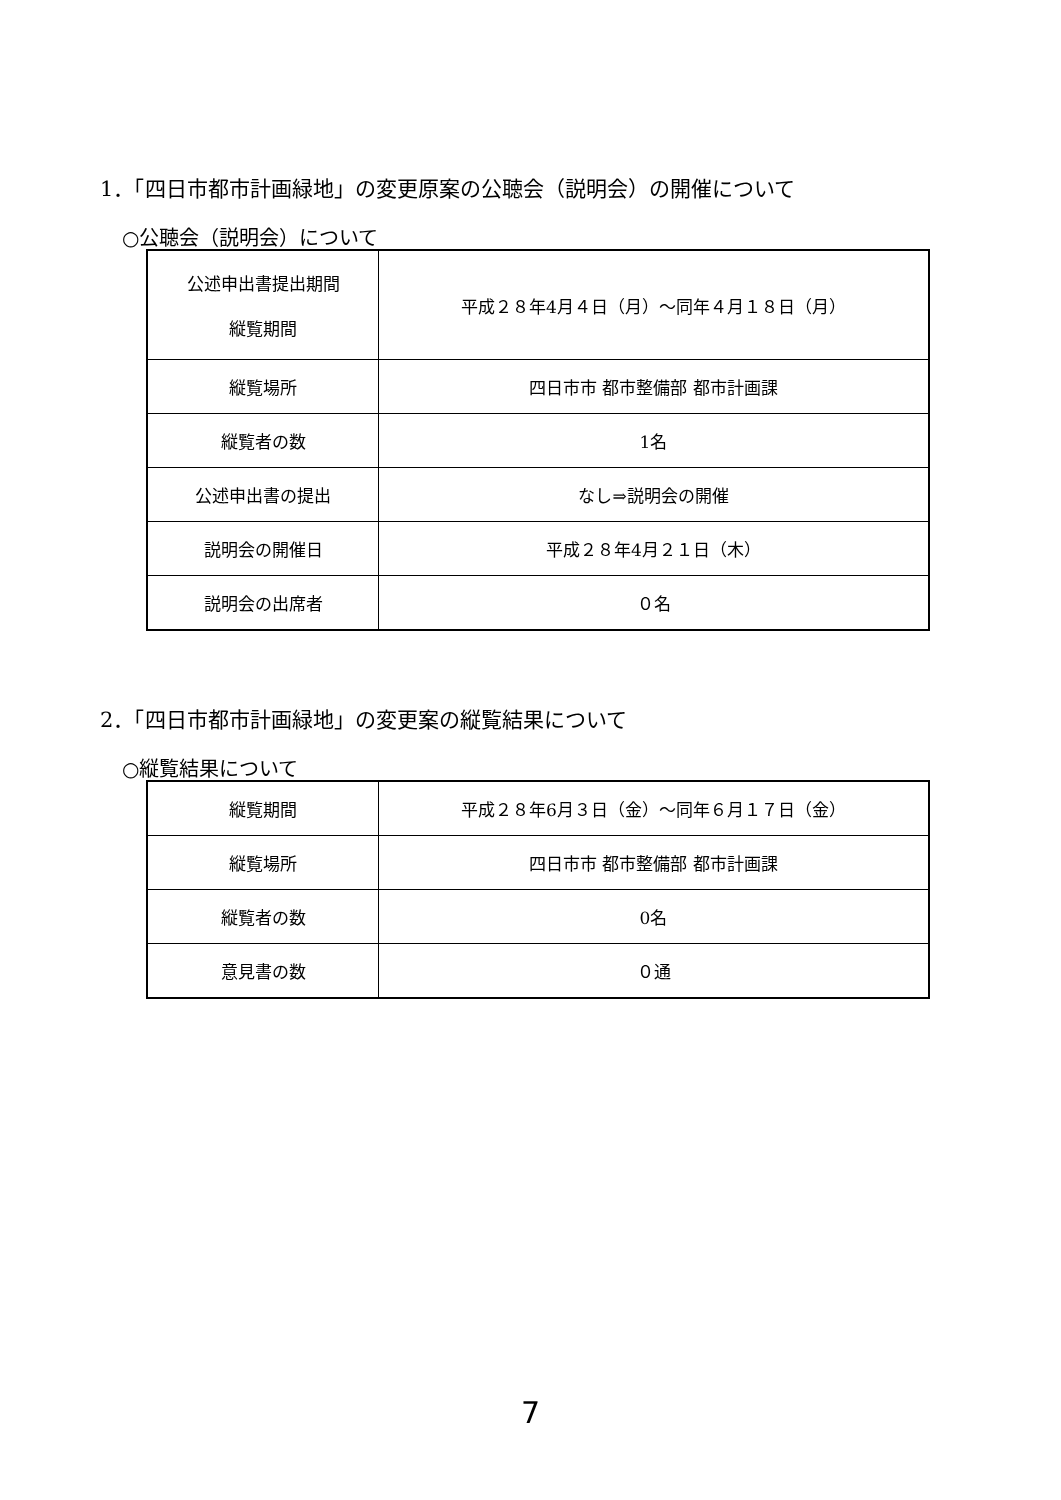1．「四日市都市計画緑地」の変更原案の公聴会（説明会）の開催について
○公聴会（説明会）について
| 公述申出書提出期間 縦覧期間 | 平成２８年4月４日（月）～同年４月１８日（月） |
| 縦覧場所 | 四日市市 都市整備部 都市計画課 |
| 縦覧者の数 | 1名 |
| 公述申出書の提出 | なし⇒説明会の開催 |
| 説明会の開催日 | 平成２８年4月２１日（木） |
| 説明会の出席者 | ０名 |
2．「四日市都市計画緑地」の変更案の縦覧結果について
○縦覧結果について
| 縦覧期間 | 平成２８年6月３日（金）～同年６月１７日（金） |
| 縦覧場所 | 四日市市 都市整備部 都市計画課 |
| 縦覧者の数 | 0名 |
| 意見書の数 | ０通 |
7